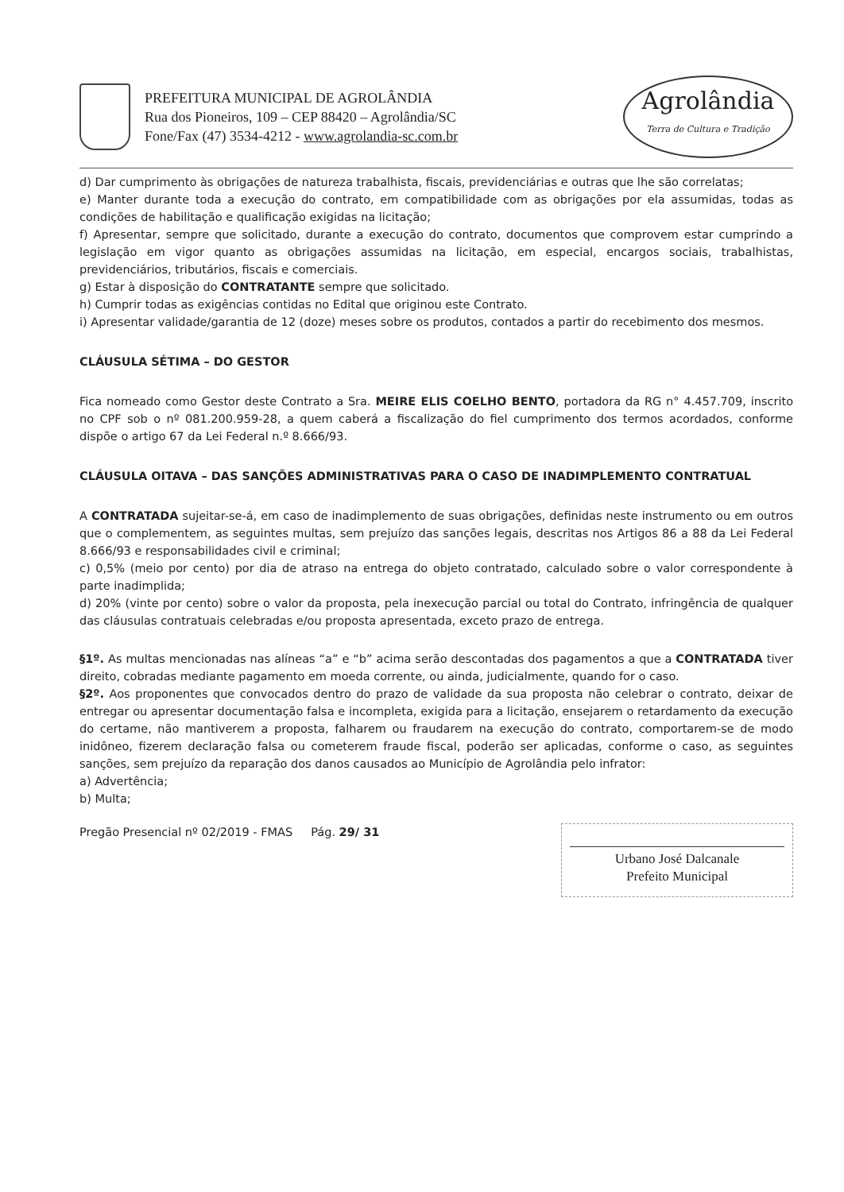PREFEITURA MUNICIPAL DE AGROLÂNDIA
Rua dos Pioneiros, 109 – CEP 88420 – Agrolândia/SC
Fone/Fax (47) 3534-4212 - www.agrolandia-sc.com.br
Agrolândia
Terra de Cultura e Tradição
d) Dar cumprimento às obrigações de natureza trabalhista, fiscais, previdenciárias e outras que lhe são correlatas;
e) Manter durante toda a execução do contrato, em compatibilidade com as obrigações por ela assumidas, todas as condições de habilitação e qualificação exigidas na licitação;
f) Apresentar, sempre que solicitado, durante a execução do contrato, documentos que comprovem estar cumprindo a legislação em vigor quanto as obrigações assumidas na licitação, em especial, encargos sociais, trabalhistas, previdenciários, tributários, fiscais e comerciais.
g) Estar à disposição do CONTRATANTE sempre que solicitado.
h) Cumprir todas as exigências contidas no Edital que originou este Contrato.
i) Apresentar validade/garantia de 12 (doze) meses sobre os produtos, contados a partir do recebimento dos mesmos.
CLÁUSULA SÉTIMA – DO GESTOR
Fica nomeado como Gestor deste Contrato a Sra. MEIRE ELIS COELHO BENTO, portadora da RG n° 4.457.709, inscrito no CPF sob o nº 081.200.959-28, a quem caberá a fiscalização do fiel cumprimento dos termos acordados, conforme dispõe o artigo 67 da Lei Federal n.º 8.666/93.
CLÁUSULA OITAVA – DAS SANÇÕES ADMINISTRATIVAS PARA O CASO DE INADIMPLEMENTO CONTRATUAL
A CONTRATADA sujeitar-se-á, em caso de inadimplemento de suas obrigações, definidas neste instrumento ou em outros que o complementem, as seguintes multas, sem prejuízo das sanções legais, descritas nos Artigos 86 a 88 da Lei Federal 8.666/93 e responsabilidades civil e criminal;
c) 0,5% (meio por cento) por dia de atraso na entrega do objeto contratado, calculado sobre o valor correspondente à parte inadimplida;
d) 20% (vinte por cento) sobre o valor da proposta, pela inexecução parcial ou total do Contrato, infringência de qualquer das cláusulas contratuais celebradas e/ou proposta apresentada, exceto prazo de entrega.
§1º. As multas mencionadas nas alíneas “a” e “b” acima serão descontadas dos pagamentos a que a CONTRATADA tiver direito, cobradas mediante pagamento em moeda corrente, ou ainda, judicialmente, quando for o caso.
§2º. Aos proponentes que convocados dentro do prazo de validade da sua proposta não celebrar o contrato, deixar de entregar ou apresentar documentação falsa e incompleta, exigida para a licitação, ensejarem o retardamento da execução do certame, não mantiverem a proposta, falharem ou fraudarem na execução do contrato, comportarem-se de modo inidôneo, fizerem declaração falsa ou cometerem fraude fiscal, poderão ser aplicadas, conforme o caso, as seguintes sanções, sem prejuízo da reparação dos danos causados ao Município de Agrolândia pelo infrator:
a) Advertência;
b) Multa;
Pregão Presencial nº 02/2019 - FMAS Pág. 29/ 31
Urbano José Dalcanale
Prefeito Municipal